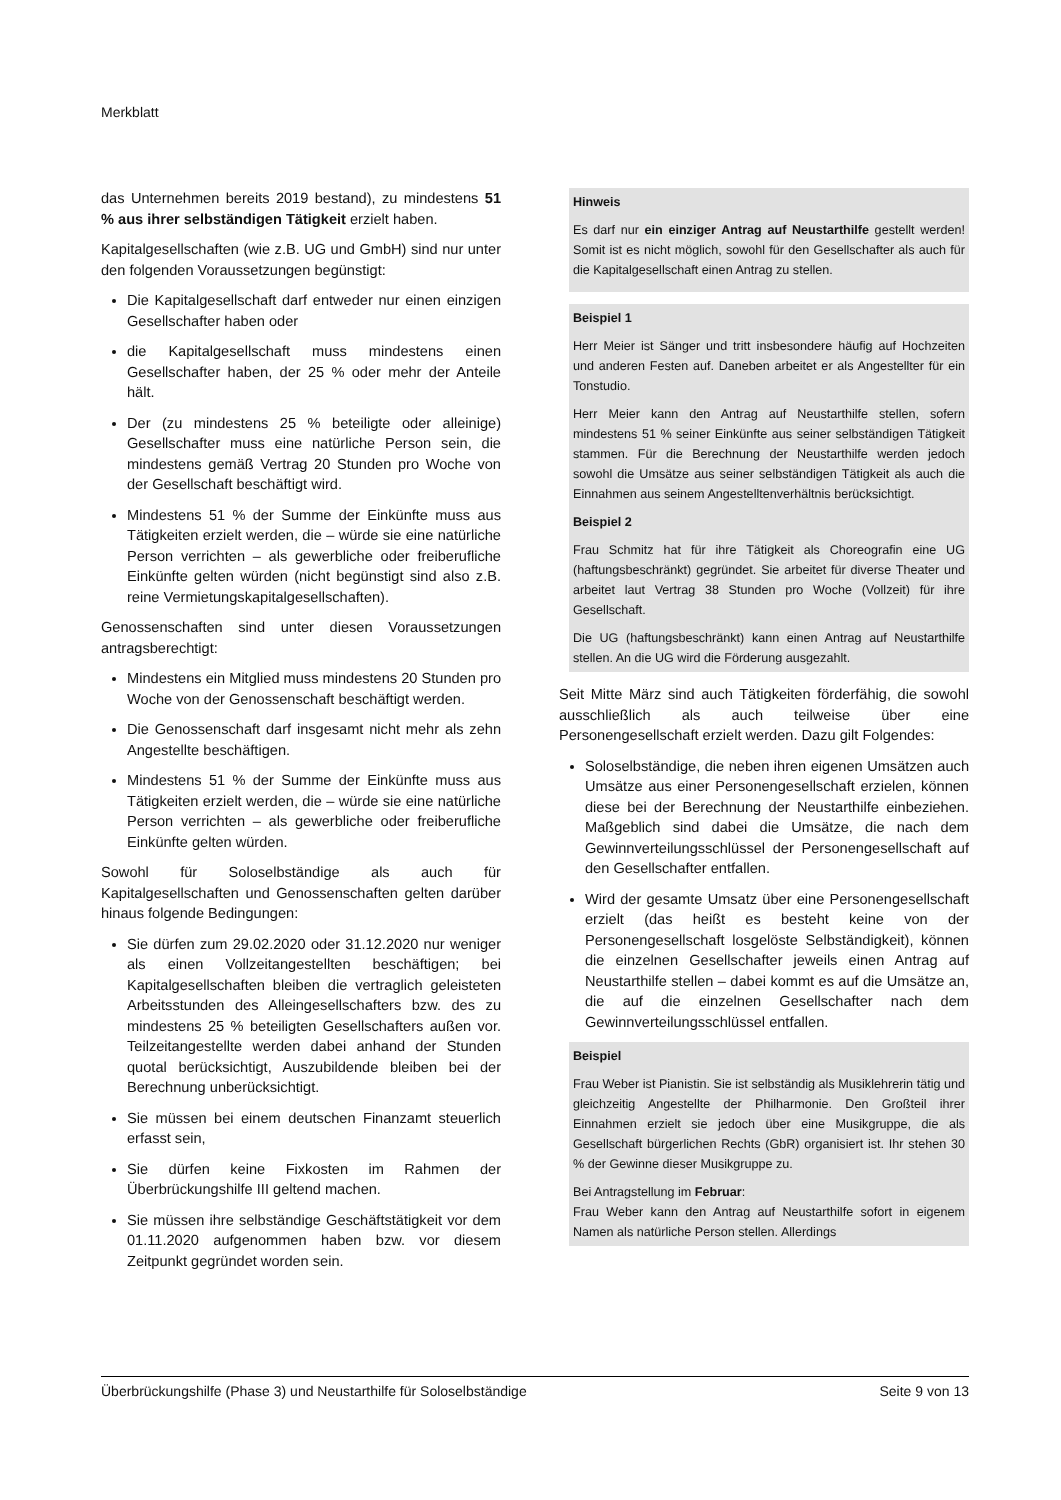Merkblatt
das Unternehmen bereits 2019 bestand), zu mindestens 51 % aus ihrer selbständigen Tätigkeit erzielt haben.
Kapitalgesellschaften (wie z.B. UG und GmbH) sind nur unter den folgenden Voraussetzungen begünstigt:
Die Kapitalgesellschaft darf entweder nur einen einzigen Gesellschafter haben oder
die Kapitalgesellschaft muss mindestens einen Gesellschafter haben, der 25 % oder mehr der Anteile hält.
Der (zu mindestens 25 % beteiligte oder alleinige) Gesellschafter muss eine natürliche Person sein, die mindestens gemäß Vertrag 20 Stunden pro Woche von der Gesellschaft beschäftigt wird.
Mindestens 51 % der Summe der Einkünfte muss aus Tätigkeiten erzielt werden, die – würde sie eine natürliche Person verrichten – als gewerbliche oder freiberufliche Einkünfte gelten würden (nicht begünstigt sind also z.B. reine Vermietungskapitalgesellschaften).
Genossenschaften sind unter diesen Voraussetzungen antragsberechtigt:
Mindestens ein Mitglied muss mindestens 20 Stunden pro Woche von der Genossenschaft beschäftigt werden.
Die Genossenschaft darf insgesamt nicht mehr als zehn Angestellte beschäftigen.
Mindestens 51 % der Summe der Einkünfte muss aus Tätigkeiten erzielt werden, die – würde sie eine natürliche Person verrichten – als gewerbliche oder freiberufliche Einkünfte gelten würden.
Sowohl für Soloselbständige als auch für Kapitalgesellschaften und Genossenschaften gelten darüber hinaus folgende Bedingungen:
Sie dürfen zum 29.02.2020 oder 31.12.2020 nur weniger als einen Vollzeitangestellten beschäftigen; bei Kapitalgesellschaften bleiben die vertraglich geleisteten Arbeitsstunden des Alleingesellschafters bzw. des zu mindestens 25 % beteiligten Gesellschafters außen vor. Teilzeitangestellte werden dabei anhand der Stunden quotal berücksichtigt, Auszubildende bleiben bei der Berechnung unberücksichtigt.
Sie müssen bei einem deutschen Finanzamt steuerlich erfasst sein,
Sie dürfen keine Fixkosten im Rahmen der Überbrückungshilfe III geltend machen.
Sie müssen ihre selbständige Geschäftstätigkeit vor dem 01.11.2020 aufgenommen haben bzw. vor diesem Zeitpunkt gegründet worden sein.
Hinweis
Es darf nur ein einziger Antrag auf Neustarthilfe gestellt werden! Somit ist es nicht möglich, sowohl für den Gesellschafter als auch für die Kapitalgesellschaft einen Antrag zu stellen.
Beispiel 1
Herr Meier ist Sänger und tritt insbesondere häufig auf Hochzeiten und anderen Festen auf. Daneben arbeitet er als Angestellter für ein Tonstudio.
Herr Meier kann den Antrag auf Neustarthilfe stellen, sofern mindestens 51 % seiner Einkünfte aus seiner selbständigen Tätigkeit stammen. Für die Berechnung der Neustarthilfe werden jedoch sowohl die Umsätze aus seiner selbständigen Tätigkeit als auch die Einnahmen aus seinem Angestelltenverhältnis berücksichtigt.
Beispiel 2
Frau Schmitz hat für ihre Tätigkeit als Choreografin eine UG (haftungsbeschränkt) gegründet. Sie arbeitet für diverse Theater und arbeitet laut Vertrag 38 Stunden pro Woche (Vollzeit) für ihre Gesellschaft.
Die UG (haftungsbeschränkt) kann einen Antrag auf Neustarthilfe stellen. An die UG wird die Förderung ausgezahlt.
Seit Mitte März sind auch Tätigkeiten förderfähig, die sowohl ausschließlich als auch teilweise über eine Personengesellschaft erzielt werden. Dazu gilt Folgendes:
Soloselbständige, die neben ihren eigenen Umsätzen auch Umsätze aus einer Personengesellschaft erzielen, können diese bei der Berechnung der Neustarthilfe einbeziehen. Maßgeblich sind dabei die Umsätze, die nach dem Gewinnverteilungsschlüssel der Personengesellschaft auf den Gesellschafter entfallen.
Wird der gesamte Umsatz über eine Personengesellschaft erzielt (das heißt es besteht keine von der Personengesellschaft losgelöste Selbständigkeit), können die einzelnen Gesellschafter jeweils einen Antrag auf Neustarthilfe stellen – dabei kommt es auf die Umsätze an, die auf die einzelnen Gesellschafter nach dem Gewinnverteilungsschlüssel entfallen.
Beispiel
Frau Weber ist Pianistin. Sie ist selbständig als Musiklehrerin tätig und gleichzeitig Angestellte der Philharmonie. Den Großteil ihrer Einnahmen erzielt sie jedoch über eine Musikgruppe, die als Gesellschaft bürgerlichen Rechts (GbR) organisiert ist. Ihr stehen 30 % der Gewinne dieser Musikgruppe zu.
Bei Antragstellung im Februar:
Frau Weber kann den Antrag auf Neustarthilfe sofort in eigenem Namen als natürliche Person stellen. Allerdings
Überbrückungshilfe (Phase 3) und Neustarthilfe für Soloselbständige Seite 9 von 13